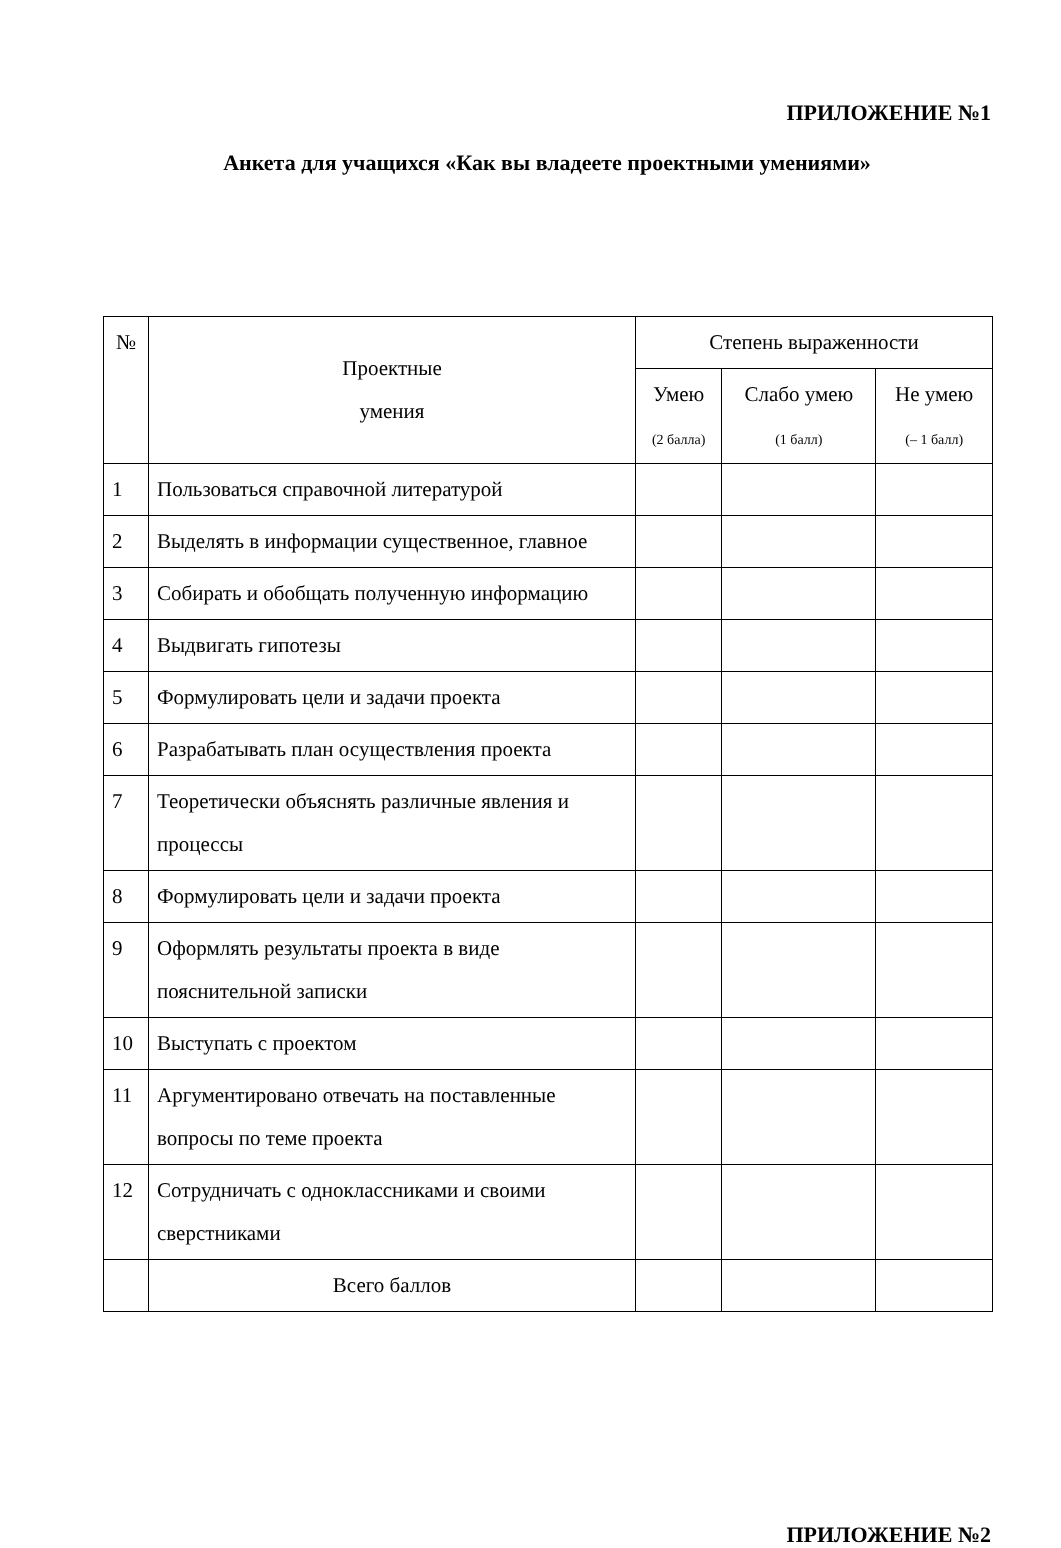ПРИЛОЖЕНИЕ №1
Анкета для учащихся «Как вы владеете проектными умениями»
| № | Проектные умения | Степень выраженности | | |
| --- | --- | --- | --- | --- |
| | | Умею (2 балла) | Слабо умею (1 балл) | Не умею (– 1 балл) |
| 1 | Пользоваться справочной литературой | | | |
| 2 | Выделять в информации существенное, главное | | | |
| 3 | Собирать и обобщать полученную информацию | | | |
| 4 | Выдвигать гипотезы | | | |
| 5 | Формулировать цели и задачи проекта | | | |
| 6 | Разрабатывать план осуществления проекта | | | |
| 7 | Теоретически объяснять различные явления и процессы | | | |
| 8 | Формулировать цели и задачи проекта | | | |
| 9 | Оформлять результаты проекта в виде пояснительной записки | | | |
| 10 | Выступать с проектом | | | |
| 11 | Аргументировано отвечать на поставленные вопросы по теме проекта | | | |
| 12 | Сотрудничать с одноклассниками и своими сверстниками | | | |
| | Всего баллов | | | |
ПРИЛОЖЕНИЕ №2